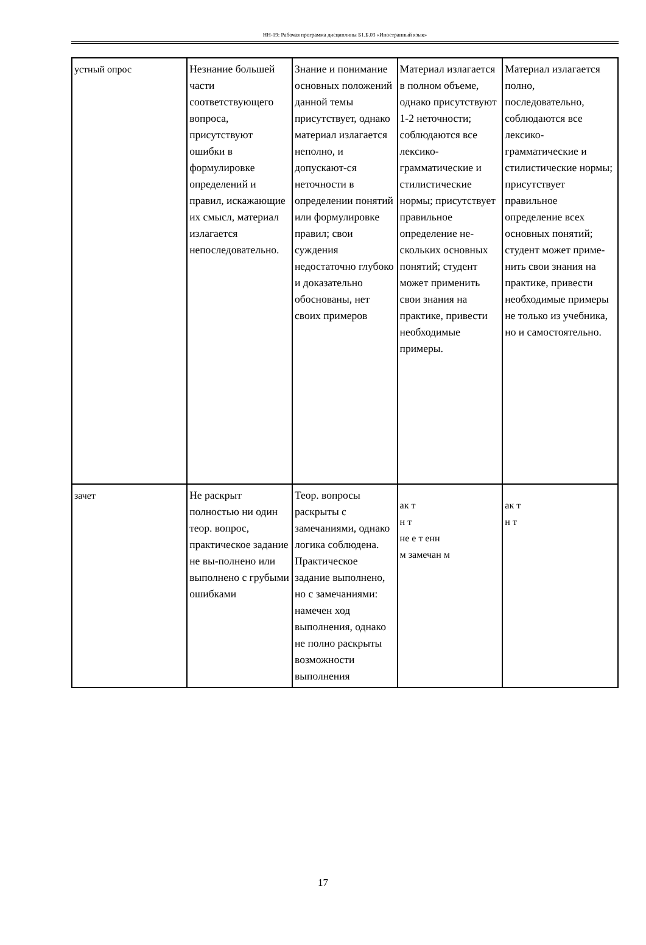НН-19: Рабочая программа дисциплины Б1.Б.03 «Иностранный язык»
| устный опрос | Незнание большей части соответствующего вопроса, присутствуют ошибки в формулировке определений и правил, искажающие их смысл, материал излагается непоследовательно. | Знание и понимание основных положений данной темы присутствует, однако материал излагается неполно, и допускают-ся неточности в определении понятий или формулировке правил; свои суждения недостаточно глубоко и доказательно обоснованы, нет своих примеров | Материал излагается в полном объеме, однако присутствуют 1-2 неточности; соблюдаются все лексико-грамматические и стилистические нормы; присутствует правильное определение не-скольких основных понятий; студент может применить свои знания на практике, привести необходимые примеры. | Материал излагается полно, последовательно, соблюдаются все лексико-грамматические и стилистические нормы; присутствует правильное определение всех основных понятий; студент может приме-нить свои знания на практике, привести необходимые примеры не только из учебника, но и самостоятельно. |
| зачет | Не раскрыт полностью ни один теор. вопрос, практическое задание не вы-полнено или выполнено с грубыми ошибками | Теор. вопросы раскрыты с замечаниями, однако логика соблюдена. Практическое задание выполнено, но с замечаниями: намечен ход выполнения, однако не полно раскрыты возможности выполнения | ак т н т не е т енн м замечан м | ак т н т |
17